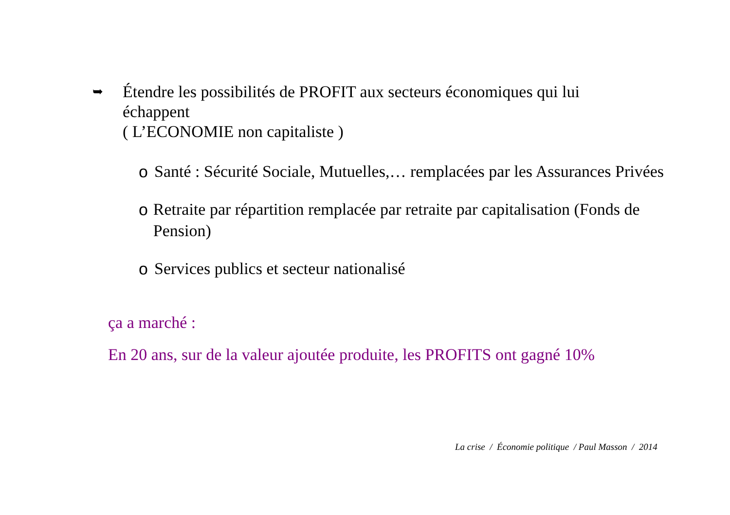➥
Étendre les possibilités de PROFIT aux secteurs économiques qui lui
échappent
( L’ECONOMIE non capitaliste )
o Santé : Sécurité Sociale, Mutuelles,… remplacées par les Assurances Privées
o Retraite par répartition remplacée par retraite par capitalisation (Fonds de Pension)
o Services publics et secteur nationalisé
ça a marché :
En 20 ans, sur de la valeur ajoutée produite, les PROFITS ont gagné 10%
La crise / Économie politique / Paul Masson / 2014